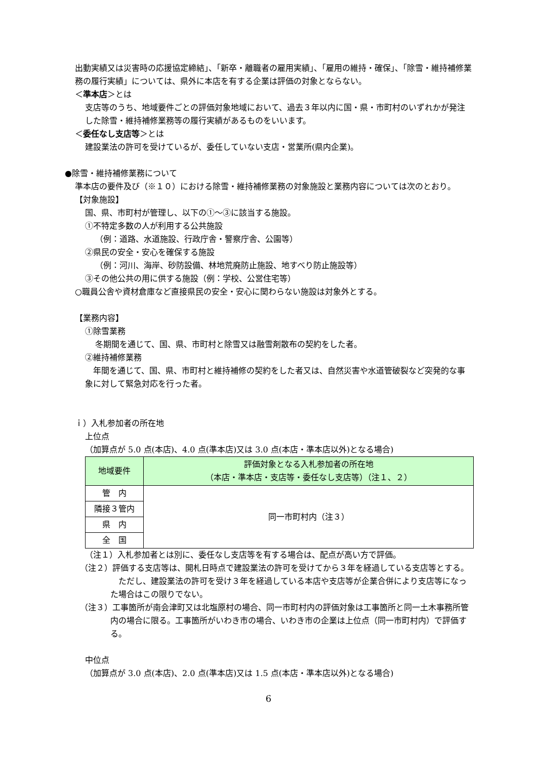出動実績又は災害時の応援協定締結」、「新卒・離職者の雇用実績」、「雇用の維持・確保」、「除雪・維持補修業務の履行実績」については、県外に本店を有する企業は評価の対象とならない。
＜準本店＞とは
支店等のうち、地域要件ごとの評価対象地域において、過去３年以内に国・県・市町村のいずれかが発注した除雪・維持補修業務等の履行実績があるものをいいます。
＜委任なし支店等＞とは
建設業法の許可を受けているが、委任していない支店・営業所(県内企業)。
●除雪・維持補修業務について
準本店の要件及び（※１０）における除雪・維持補修業務の対象施設と業務内容については次のとおり。
【対象施設】
国、県、市町村が管理し、以下の①～③に該当する施設。
①不特定多数の人が利用する公共施設
（例：道路、水道施設、行政庁舎・警察庁舎、公園等）
②県民の安全・安心を確保する施設
（例：河川、海岸、砂防設備、林地荒廃防止施設、地すべり防止施設等）
③その他公共の用に供する施設（例：学校、公営住宅等）
○職員公舎や資材倉庫など直接県民の安全・安心に関わらない施設は対象外とする。
【業務内容】
①除雪業務
冬期間を通じて、国、県、市町村と除雪又は融雪剤散布の契約をした者。
②維持補修業務
　年間を通じて、国、県、市町村と維持補修の契約をした者又は、自然災害や水道管破裂など突発的な事象に対して緊急対応を行った者。
ｉ）入札参加者の所在地
上位点
（加算点が 5.0 点(本店)、4.0 点(準本店)又は 3.0 点(本店・準本店以外)となる場合)
| 地域要件 | 評価対象となる入札参加者の所在地 （本店・準本店・支店等・委任なし支店等）（注１、２） |
| 管 内 | 同一市町村内（注３） |
| 隣接３管内 | |
| 県 内 | |
| 全 国 | |
（注１）入札参加者とは別に、委任なし支店等を有する場合は、配点が高い方で評価。
（注２）評価する支店等は、開札日時点で建設業法の許可を受けてから３年を経過している支店等とする。
　ただし、建設業法の許可を受け３年を経過している本店や支店等が企業合併により支店等になった場合はこの限りでない。
（注３）工事箇所が南会津町又は北塩原村の場合、同一市町村内の評価対象は工事箇所と同一土木事務所管内の場合に限る。工事箇所がいわき市の場合、いわき市の企業は上位点（同一市町村内）で評価する。
中位点
（加算点が 3.0 点(本店)、2.0 点(準本店)又は 1.5 点(本店・準本店以外)となる場合)
6